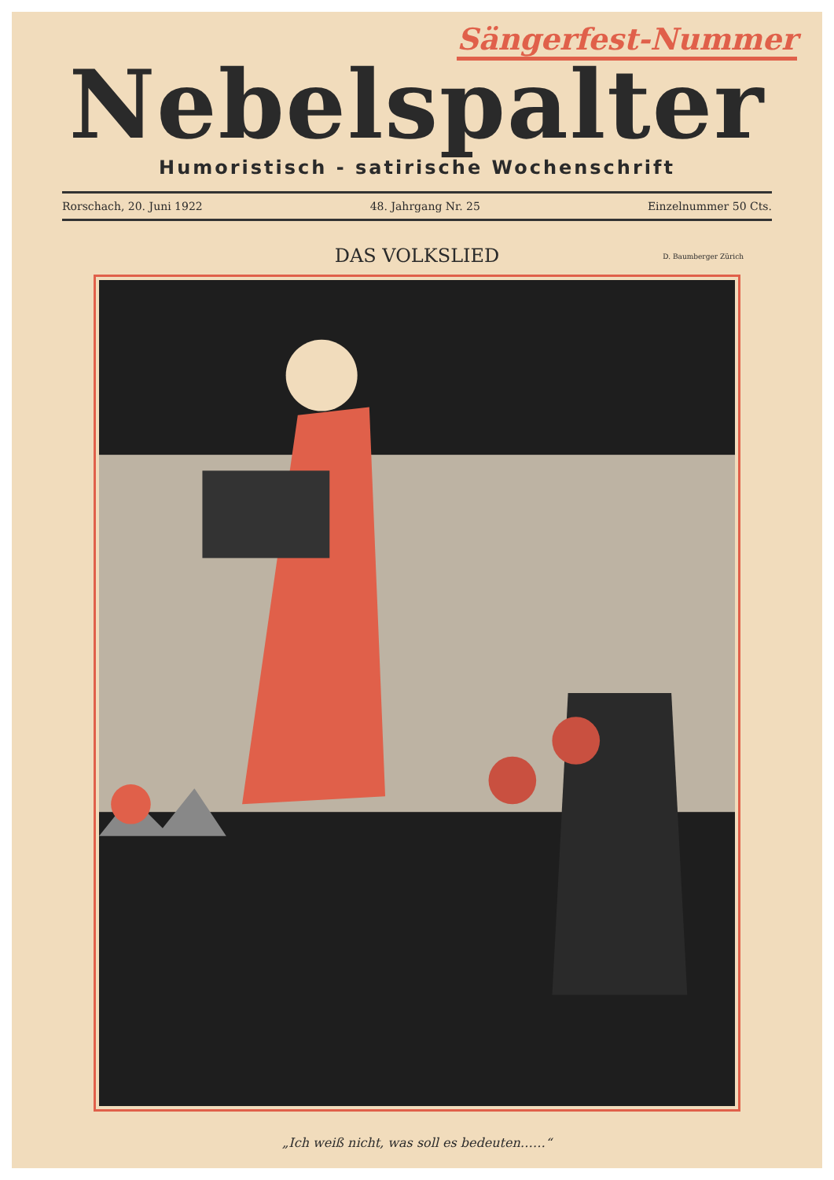Sängerfest-Nummer
Nebelspalter
Humoristisch - satirische Wochenschrift
Rorschach, 20. Juni 1922 48. Jahrgang Nr. 25 Einzelnummer 50 Cts.
DAS VOLKSLIED D. Baumberger Zürich
„Ich weiß nicht, was soll es bedeuten……“